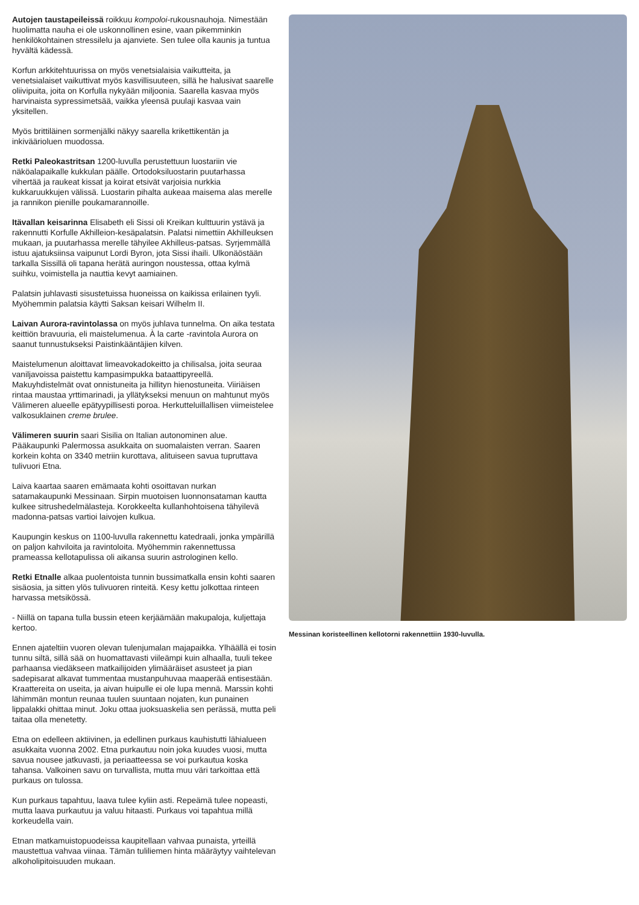Autojen taustapeileissä roikkuu kompoloi-rukousnauhoja. Nimestään huolimatta nauha ei ole uskonnollinen esine, vaan pikemminkin henkilökohtainen stressilelu ja ajanviete. Sen tulee olla kaunis ja tuntua hyvältä kädessä.
Korfun arkkitehtuurissa on myös venetsialaisia vaikutteita, ja venetsialaiset vaikuttivat myös kasvillisuuteen, sillä he halusivat saarelle oliivipuita, joita on Korfulla nykyään miljoonia. Saarella kasvaa myös harvinaista sypressimetsää, vaikka yleensä puulaji kasvaa vain yksitellen.
Myös brittiläinen sormenjälki näkyy saarella krikettikentän ja inkiväärioluen muodossa.
Retki Paleokastritsan 1200-luvulla perustettuun luostariin vie näköalapaikalle kukkulan päälle. Ortodoksiluostarin puutarhassa vihertää ja raukeat kissat ja koirat etsivät varjoisia nurkkia kukkaruukkujen välissä. Luostarin pihalta aukeaa maisema alas merelle ja rannikon pienille poukamarannoille.
Itävallan keisarinna Elisabeth eli Sissi oli Kreikan kulttuurin ystävä ja rakennutti Korfulle Akhilleion-kesäpalatsin. Palatsi nimettiin Akhilleuksen mukaan, ja puutarhassa merelle tähyilee Akhilleus-patsas. Syrjemmällä istuu ajatuksiinsa vaipunut Lordi Byron, jota Sissi ihaili. Ulkonäöstään tarkalla Sissillä oli tapana herätä auringon noustessa, ottaa kylmä suihku, voimistella ja nauttia kevyt aamiainen.
Palatsin juhlavasti sisustetuissa huoneissa on kaikissa erilainen tyyli. Myöhemmin palatsia käytti Saksan keisari Wilhelm II.
Laivan Aurora-ravintolassa on myös juhlava tunnelma. On aika testata keittiön bravuuria, eli maistelumenua. À la carte -ravintola Aurora on saanut tunnustukseksi Paistinkääntäjien kilven.
Maistelumenun aloittavat limeavokadokeitto ja chilisalsa, joita seuraa vaniljavoissa paistettu kampasimpukka bataattipyreellä. Makuyhdistelmät ovat onnistuneita ja hillityn hienostuneita. Viiriäisen rintaa maustaa yrttimarinadi, ja yllätykseksi menuun on mahtunut myös Välimeren alueelle epätyypillisesti poroa. Herkutteluillallisen viimeistelee valkosuklainen creme brulee.
Välimeren suurin saari Sisilia on Italian autonominen alue. Pääkaupunki Palermossa asukkaita on suomalaisten verran. Saaren korkein kohta on 3340 metriin kurottava, alituiseen savua tupruttava tulivuori Etna.
Laiva kaartaa saaren emämaata kohti osoittavan nurkan satamakaupunki Messinaan. Sirpin muotoisen luonnonsataman kautta kulkee sitrushedelmälasteja. Korokkeelta kullanhohtoisena tähyilevä madonna-patsas vartioi laivojen kulkua.
Kaupungin keskus on 1100-luvulla rakennettu katedraali, jonka ympärillä on paljon kahviloita ja ravintoloita. Myöhemmin rakennettussa prameassa kellotapulissa oli aikansa suurin astrologinen kello.
Retki Etnalle alkaa puolentoista tunnin bussimatkalla ensin kohti saaren sisäosia, ja sitten ylös tulivuoren rinteitä. Kesy kettu jolkottaa rinteen harvassa metsikössä.
- Niillä on tapana tulla bussin eteen kerjäämään makupaloja, kuljettaja kertoo.
Ennen ajateltiin vuoren olevan tulenjumalan majapaikka. Ylhäällä ei tosin tunnu siltä, sillä sää on huomattavasti viileämpi kuin alhaalla, tuuli tekee parhaansa viedäkseen matkailijoiden ylimääräiset asusteet ja pian sadepisarat alkavat tummentaa mustanpuhuvaa maaperää entisestään. Kraattereita on useita, ja aivan huipulle ei ole lupa mennä. Marssin kohti lähimmän montun reunaa tuulen suuntaan nojaten, kun punainen lippalakki ohittaa minut. Joku ottaa juoksuaskelia sen perässä, mutta peli taitaa olla menetetty.
Etna on edelleen aktiivinen, ja edellinen purkaus kauhistutti lähialueen asukkaita vuonna 2002. Etna purkautuu noin joka kuudes vuosi, mutta savua nousee jatkuvasti, ja periaatteessa se voi purkautua koska tahansa. Valkoinen savu on turvallista, mutta muu väri tarkoittaa että purkaus on tulossa.
Kun purkaus tapahtuu, laava tulee kyliin asti. Repeämä tulee nopeasti, mutta laava purkautuu ja valuu hitaasti. Purkaus voi tapahtua millä korkeudella vain.
Etnan matkamuistopuodeissa kaupitellaan vahvaa punaista, yrteillä maustettua vahvaa viinaa. Tämän tuliliemen hinta määräytyy vaihtelevan alkoholipitoisuuden mukaan.
Messinan koristeellinen kellotorni rakennettiin 1930-luvulla.